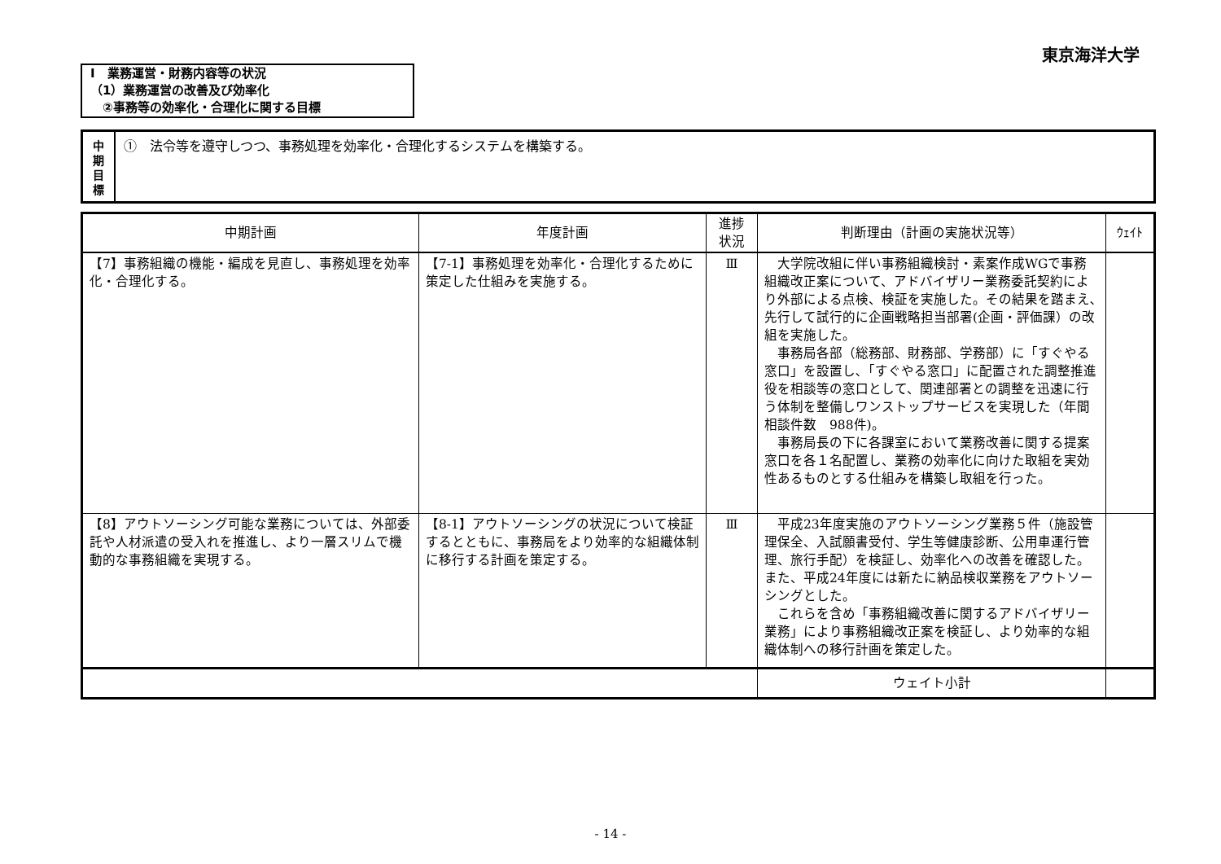東京海洋大学
Ⅰ　業務運営・財務内容等の状況
（1）業務運営の改善及び効率化
　②事務等の効率化・合理化に関する目標
中
期
目
標
①　法令等を遵守しつつ、事務処理を効率化・合理化するシステムを構築する。
| 中期計画 | 年度計画 | 進捗 状況 | 判断理由（計画の実施状況等） | ｳｪｲﾄ |
| --- | --- | --- | --- | --- |
| 【7】事務組織の機能・編成を見直し、事務処理を効率化・合理化する。 | 【7-1】事務処理を効率化・合理化するために策定した仕組みを実施する。 | Ⅲ | 大学院改組に伴い事務組織検討・素案作成WGで事務組織改正案について、アドバイザリー業務委託契約により外部による点検、検証を実施した。その結果を踏まえ､先行して試行的に企画戦略担当部署(企画・評価課）の改組を実施した。 事務局各部（総務部、財務部、学務部）に「すぐやる窓口」を設置し､「すぐやる窓口」に配置された調整推進役を相談等の窓口として、関連部署との調整を迅速に行う体制を整備しワンストップサービスを実現した（年間相談件数 988件)。 事務局長の下に各課室において業務改善に関する提案窓口を各１名配置し、業務の効率化に向けた取組を実効性あるものとする仕組みを構築し取組を行った。 | |
| 【8】アウトソーシング可能な業務については、外部委託や人材派遣の受入れを推進し、より一層スリムで機動的な事務組織を実現する。 | 【8-1】アウトソーシングの状況について検証するとともに、事務局をより効率的な組織体制に移行する計画を策定する。 | Ⅲ | 平成23年度実施のアウトソーシング業務５件（施設管理保全、入試願書受付、学生等健康診断、公用車運行管理、旅行手配）を検証し、効率化への改善を確認した。また、平成24年度には新たに納品検収業務をアウトソーシングとした。 これらを含め「事務組織改善に関するアドバイザリー業務」により事務組織改正案を検証し、より効率的な組織体制への移行計画を策定した。 | |
| | | | ウェイト小計 | |
- 14 -